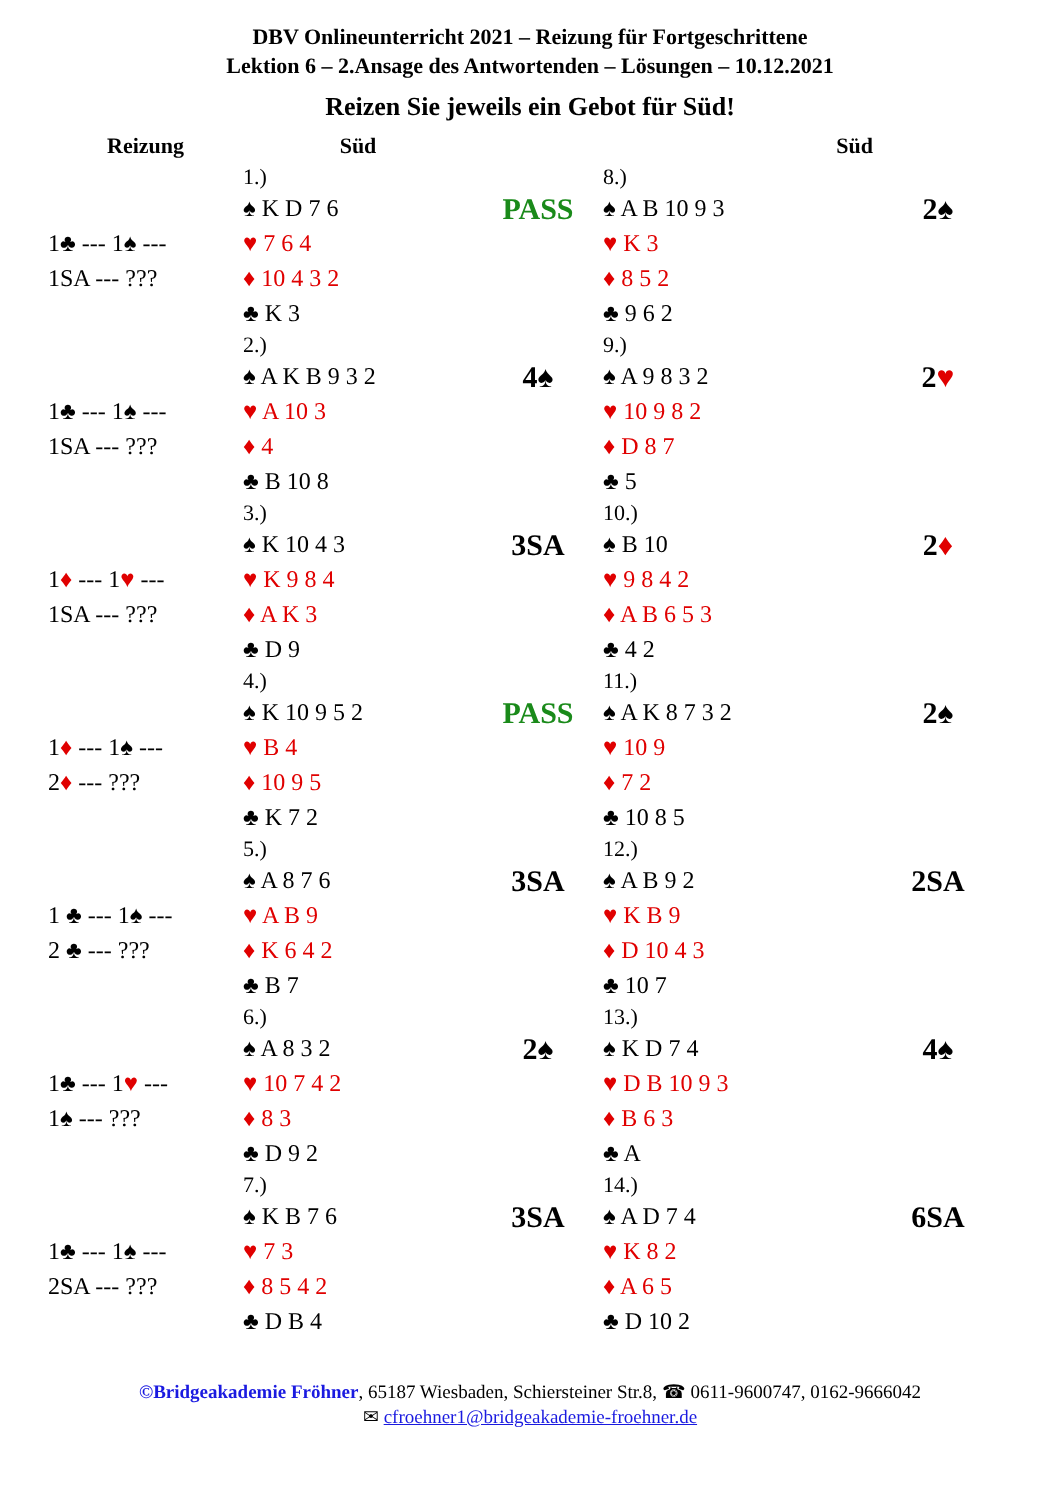DBV Onlineunterricht 2021 – Reizung für Fortgeschrittene
Lektion 6 – 2.Ansage des Antwortenden – Lösungen – 10.12.2021
Reizen Sie jeweils ein Gebot für Süd!
| Reizung | Süd | | Süd | |
| --- | --- | --- | --- | --- |
| | 1.) | | 8.) | |
| 1♣ --- 1♠ --- 1SA --- ??? | ♠ K D 7 6 ♥ 7 6 4 ♦ 10 4 3 2 ♣ K 3 | PASS | ♠ A B 10 9 3 ♥ K 3 ♦ 8 5 2 ♣ 9 6 2 | 2♠ |
| | 2.) | | 9.) | |
| 1♣ --- 1♠ --- 1SA --- ??? | ♠ A K B 9 3 2 ♥ A 10 3 ♦ 4 ♣ B 10 8 | 4♠ | ♠ A 9 8 3 2 ♥ 10 9 8 2 ♦ D 8 7 ♣ 5 | 2 ♥ |
| | 3.) | | 10.) | |
| 1 ♦ --- 1 ♥ --- 1SA --- ??? | ♠ K 10 4 3 ♥ K 9 8 4 ♦ A K 3 ♣ D 9 | 3SA | ♠ B 10 ♥ 9 8 4 2 ♦ A B 6 5 3 ♣ 4 2 | 2 ♦ |
| | 4.) | | 11.) | |
| 1 ♦ --- 1♠ --- 2 ♦ --- ??? | ♠ K 10 9 5 2 ♥ B 4 ♦ 10 9 5 ♣ K 7 2 | PASS | ♠ A K 8 7 3 2 ♥ 10 9 ♦ 7 2 ♣ 10 8 5 | 2♠ |
| | 5.) | | 12.) | |
| 1 ♣ --- 1♠ --- 2 ♣ --- ??? | ♠ A 8 7 6 ♥ A B 9 ♦ K 6 4 2 ♣ B 7 | 3SA | ♠ A B 9 2 ♥ K B 9 ♦ D 10 4 3 ♣ 10 7 | 2SA |
| | 6.) | | 13.) | |
| 1♣ --- 1 ♥ --- 1♠ --- ??? | ♠ A 8 3 2 ♥ 10 7 4 2 ♦ 8 3 ♣ D 9 2 | 2♠ | ♠ K D 7 4 ♥ D B 10 9 3 ♦ B 6 3 ♣ A | 4♠ |
| | 7.) | | 14.) | |
| 1♣ --- 1♠ --- 2SA --- ??? | ♠ K B 7 6 ♥ 7 3 ♦ 8 5 4 2 ♣ D B 4 | 3SA | ♠ A D 7 4 ♥ K 8 2 ♦ A 6 5 ♣ D 10 2 | 6SA |
©Bridgeakademie Fröhner, 65187 Wiesbaden, Schiersteiner Str.8, ☎ 0611-9600747, 0162-9666042
✉ cfroehner1@bridgeakademie-froehner.de